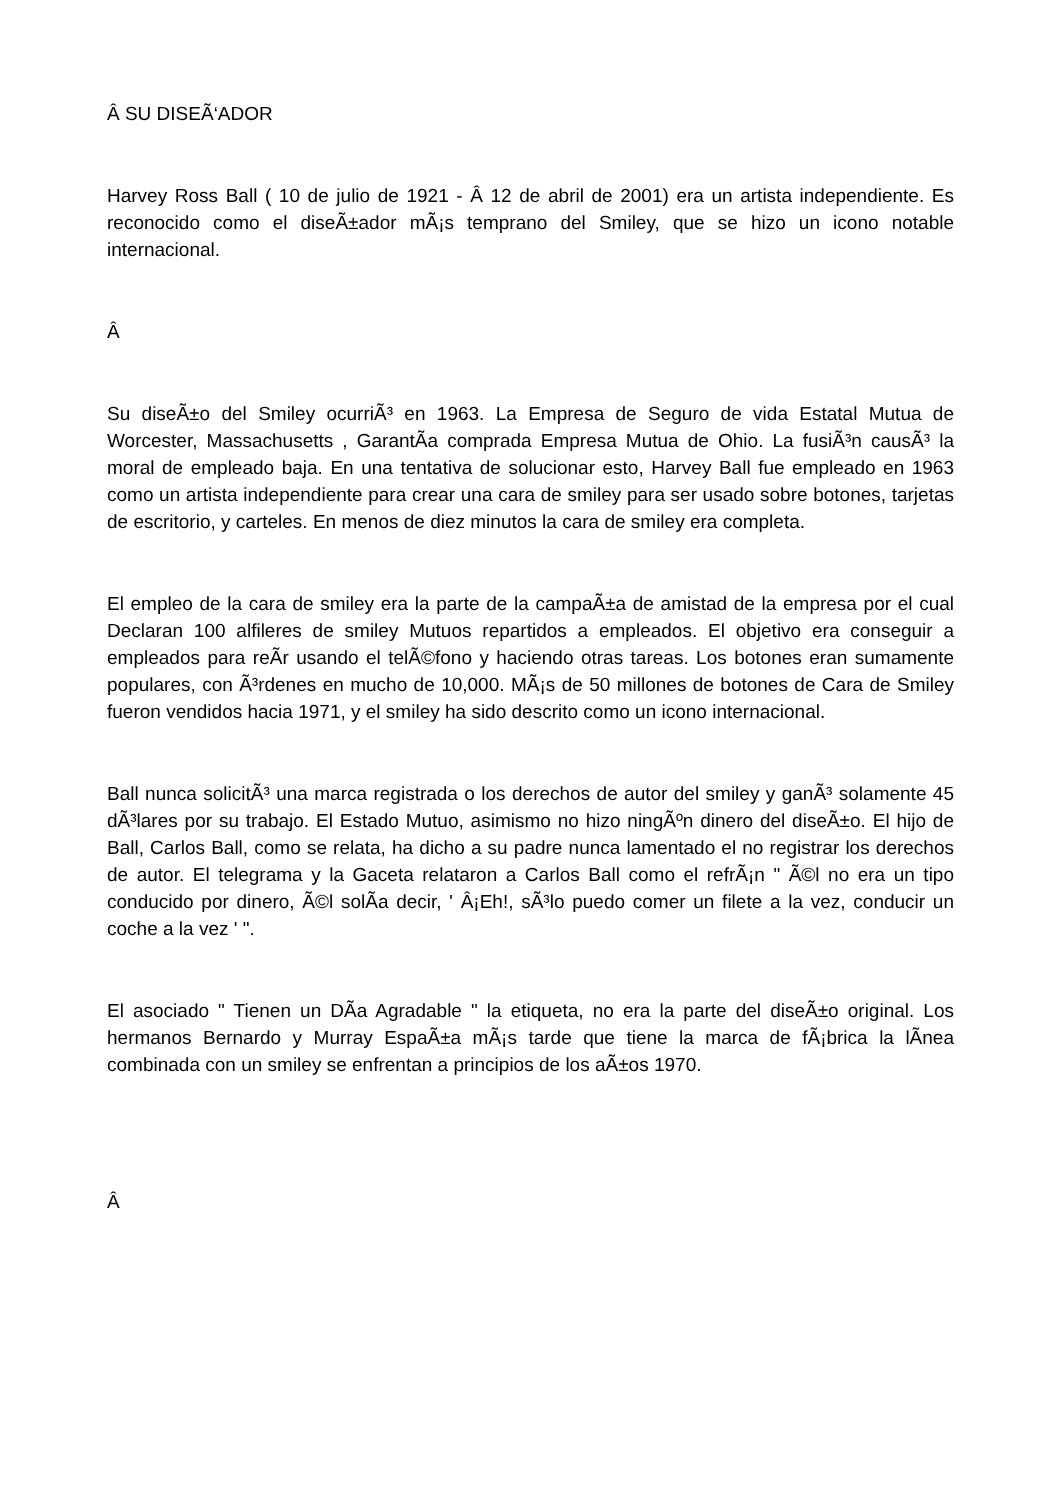Â SU DISEÃ‘ADOR
Harvey Ross Ball ( 10 de julio de 1921 - Â 12 de abril de 2001) era un artista independiente. Es reconocido como el diseÃ±ador mÃ¡s temprano del Smiley, que se hizo un icono notable internacional.
Â
Su diseÃ±o del Smiley ocurriÃ³ en 1963. La Empresa de Seguro de vida Estatal Mutua de Worcester, Massachusetts , GarantÃ­a comprada Empresa Mutua de Ohio. La fusiÃ³n causÃ³ la moral de empleado baja. En una tentativa de solucionar esto, Harvey Ball fue empleado en 1963 como un artista independiente para crear una cara de smiley para ser usado sobre botones, tarjetas de escritorio, y carteles. En menos de diez minutos la cara de smiley era completa.
El empleo de la cara de smiley era la parte de la campaÃ±a de amistad de la empresa por el cual Declaran 100 alfileres de smiley Mutuos repartidos a empleados. El objetivo era conseguir a empleados para reÃ­r usando el telÃ©fono y haciendo otras tareas. Los botones eran sumamente populares, con Ã³rdenes en mucho de 10,000. MÃ¡s de 50 millones de botones de Cara de Smiley fueron vendidos hacia 1971, y el smiley ha sido descrito como un icono internacional.
Ball nunca solicitÃ³ una marca registrada o los derechos de autor del smiley y ganÃ³ solamente 45 dÃ³lares por su trabajo. El Estado Mutuo, asimismo no hizo ningÃºn dinero del diseÃ±o. El hijo de Ball, Carlos Ball, como se relata, ha dicho a su padre nunca lamentado el no registrar los derechos de autor. El telegrama y la Gaceta relataron a Carlos Ball como el refrÃ¡n " Ã©l no era un tipo conducido por dinero, Ã©l solÃ­a decir, ' Â¡Eh!, sÃ³lo puedo comer un filete a la vez, conducir un coche a la vez ' ".
El asociado " Tienen un DÃ­a Agradable " la etiqueta, no era la parte del diseÃ±o original. Los hermanos Bernardo y Murray EspaÃ±a mÃ¡s tarde que tiene la marca de fÃ¡brica la lÃ­nea combinada con un smiley se enfrentan a principios de los aÃ±os 1970.
Â